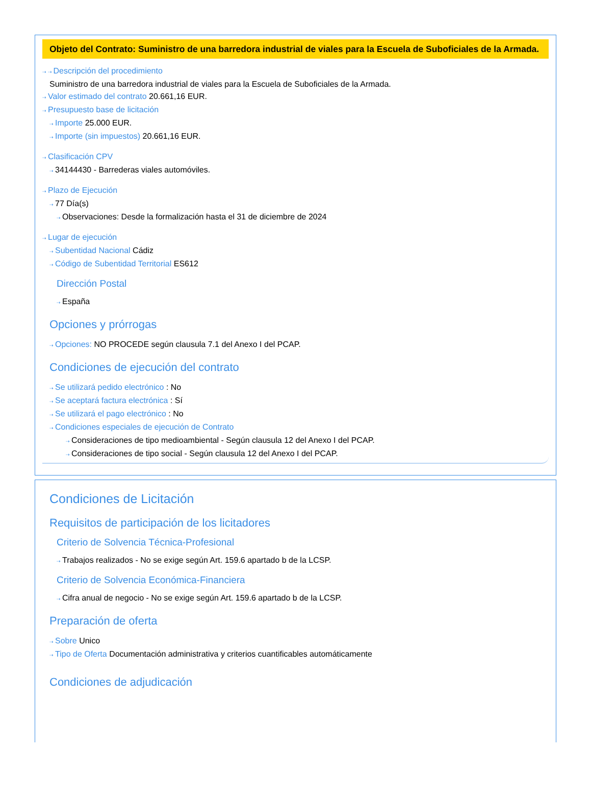Objeto del Contrato: Suministro de una barredora industrial de viales para la Escuela de Suboficiales de la Armada.
⇢ ⇢ Descripción del procedimiento
Suministro de una barredora industrial de viales para la Escuela de Suboficiales de la Armada.
⇢ Valor estimado del contrato 20.661,16 EUR.
⇢ Presupuesto base de licitación
⇢ Importe 25.000 EUR.
⇢ Importe (sin impuestos) 20.661,16 EUR.
⇢ Clasificación CPV
⇢ 34144430 - Barrederas viales automóviles.
⇢ Plazo de Ejecución
⇢ 77 Día(s)
⇢ Observaciones: Desde la formalización hasta el 31 de diciembre de 2024
⇢ Lugar de ejecución
⇢ Subentidad Nacional Cádiz
⇢ Código de Subentidad Territorial ES612
Dirección Postal
⇢ España
Opciones y prórrogas
⇢ Opciones: NO PROCEDE según clausula 7.1 del Anexo I del PCAP.
Condiciones de ejecución del contrato
⇢ Se utilizará pedido electrónico : No
⇢ Se aceptará factura electrónica : Sí
⇢ Se utilizará el pago electrónico : No
⇢ Condiciones especiales de ejecución de Contrato
⇢ Consideraciones de tipo medioambiental - Según clausula 12 del Anexo I del PCAP.
⇢ Consideraciones de tipo social - Según clausula 12 del Anexo I del PCAP.
Condiciones de Licitación
Requisitos de participación de los licitadores
Criterio de Solvencia Técnica-Profesional
⇢ Trabajos realizados - No se exige según Art. 159.6 apartado b de la LCSP.
Criterio de Solvencia Económica-Financiera
⇢ Cifra anual de negocio - No se exige según Art. 159.6 apartado b de la LCSP.
Preparación de oferta
⇢ Sobre Unico
⇢ Tipo de Oferta Documentación administrativa y criterios cuantificables automáticamente
Condiciones de adjudicación